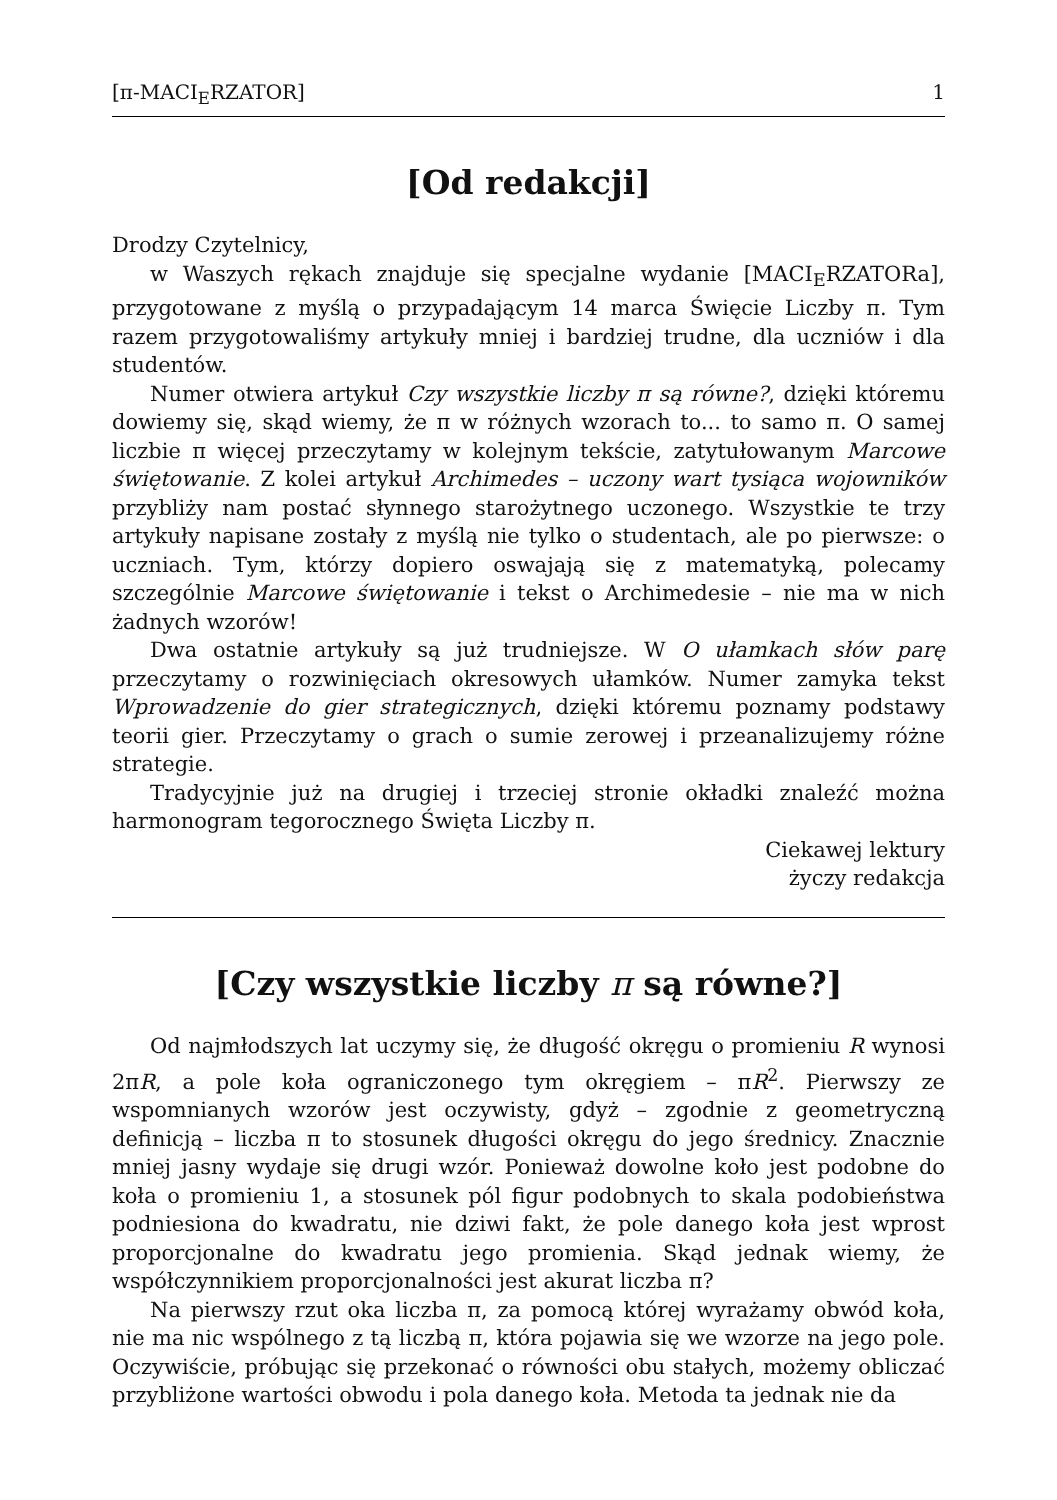[π-MACI<sub>E</sub>RZATOR] 1
[Od redakcji]
Drodzy Czytelnicy,
w Waszych rękach znajduje się specjalne wydanie [MACI<sub>E</sub>RZATORa], przygotowane z myślą o przypadającym 14 marca Święcie Liczby π. Tym razem przygotowaliśmy artykuły mniej i bardziej trudne, dla uczniów i dla studentów.
Numer otwiera artykuł Czy wszystkie liczby π są równe?, dzięki któremu dowiemy się, skąd wiemy, że π w różnych wzorach to... to samo π. O samej liczbie π więcej przeczytamy w kolejnym tekście, zatytułowanym Marcowe świętowanie. Z kolei artykuł Archimedes – uczony wart tysiąca wojowników przybliży nam postać słynnego starożytnego uczonego. Wszystkie te trzy artykuły napisane zostały z myślą nie tylko o studentach, ale po pierwsze: o uczniach. Tym, którzy dopiero oswajają się z matematyką, polecamy szczególnie Marcowe świętowanie i tekst o Archimedesie – nie ma w nich żadnych wzorów!
Dwa ostatnie artykuły są już trudniejsze. W O ułamkach słów parę przeczytamy o rozwinięciach okresowych ułamków. Numer zamyka tekst Wprowadzenie do gier strategicznych, dzięki któremu poznamy podstawy teorii gier. Przeczytamy o grach o sumie zerowej i przeanalizujemy różne strategie.
Tradycyjnie już na drugiej i trzeciej stronie okładki znaleźć można harmonogram tegorocznego Święta Liczby π.
Ciekawej lektury
życzy redakcja
[Czy wszystkie liczby π są równe?]
Od najmłodszych lat uczymy się, że długość okręgu o promieniu R wynosi 2πR, a pole koła ograniczonego tym okręgiem – πR<sup>2</sup>. Pierwszy ze wspomnianych wzorów jest oczywisty, gdyż – zgodnie z geometryczną definicją – liczba π to stosunek długości okręgu do jego średnicy. Znacznie mniej jasny wydaje się drugi wzór. Ponieważ dowolne koło jest podobne do koła o promieniu 1, a stosunek pól figur podobnych to skala podobieństwa podniesiona do kwadratu, nie dziwi fakt, że pole danego koła jest wprost proporcjonalne do kwadratu jego promienia. Skąd jednak wiemy, że współczynnikiem proporcjonalności jest akurat liczba π?
Na pierwszy rzut oka liczba π, za pomocą której wyrażamy obwód koła, nie ma nic wspólnego z tą liczbą π, która pojawia się we wzorze na jego pole. Oczywiście, próbując się przekonać o równości obu stałych, możemy obliczać przybliżone wartości obwodu i pola danego koła. Metoda ta jednak nie da